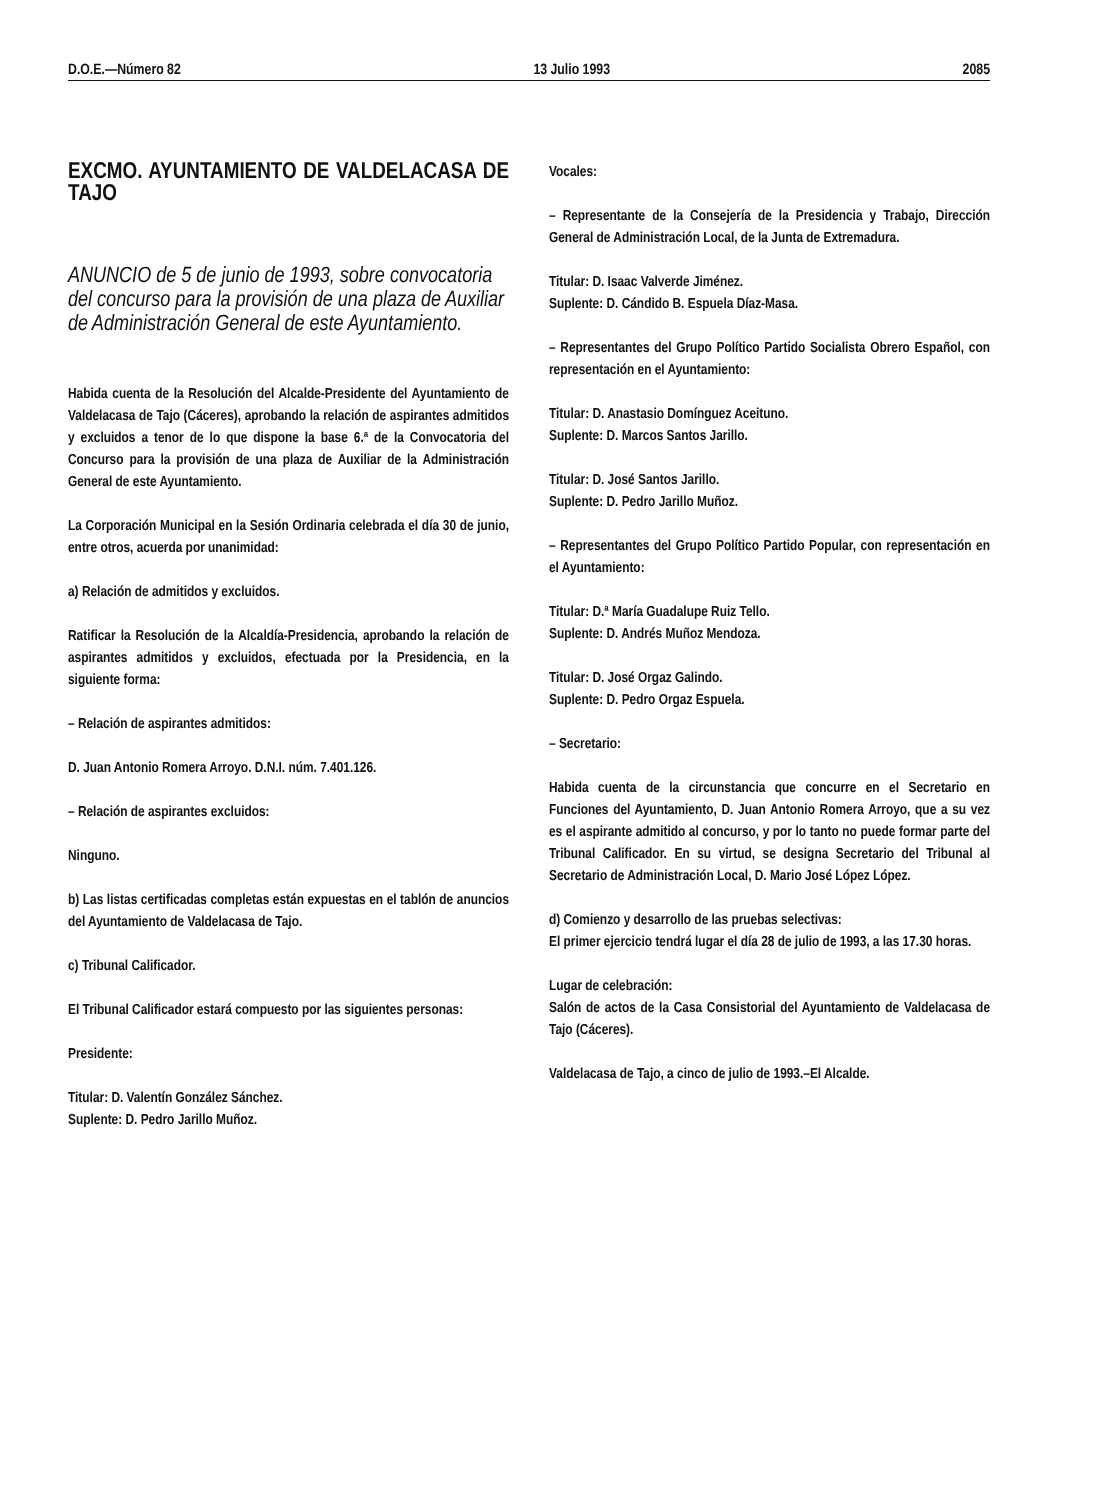D.O.E.—Número 82 13 Julio 1993 2085
EXCMO. AYUNTAMIENTO DE VALDELACASA DE TAJO
ANUNCIO de 5 de junio de 1993, sobre convocatoria del concurso para la provisión de una plaza de Auxiliar de Administración General de este Ayuntamiento.
Habida cuenta de la Resolución del Alcalde-Presidente del Ayuntamiento de Valdelacasa de Tajo (Cáceres), aprobando la relación de aspirantes admitidos y excluidos a tenor de lo que dispone la base 6.ª de la Convocatoria del Concurso para la provisión de una plaza de Auxiliar de la Administración General de este Ayuntamiento.
La Corporación Municipal en la Sesión Ordinaria celebrada el día 30 de junio, entre otros, acuerda por unanimidad:
a) Relación de admitidos y excluidos.
Ratificar la Resolución de la Alcaldía-Presidencia, aprobando la relación de aspirantes admitidos y excluidos, efectuada por la Presidencia, en la siguiente forma:
– Relación de aspirantes admitidos:
D. Juan Antonio Romera Arroyo. D.N.I. núm. 7.401.126.
– Relación de aspirantes excluidos:
Ninguno.
b) Las listas certificadas completas están expuestas en el tablón de anuncios del Ayuntamiento de Valdelacasa de Tajo.
c) Tribunal Calificador.
El Tribunal Calificador estará compuesto por las siguientes personas:
Presidente:
Titular: D. Valentín González Sánchez.
Suplente: D. Pedro Jarillo Muñoz.
Vocales:
– Representante de la Consejería de la Presidencia y Trabajo, Dirección General de Administración Local, de la Junta de Extremadura.
Titular: D. Isaac Valverde Jiménez.
Suplente: D. Cándido B. Espuela Díaz-Masa.
– Representantes del Grupo Político Partido Socialista Obrero Español, con representación en el Ayuntamiento:
Titular: D. Anastasio Domínguez Aceituno.
Suplente: D. Marcos Santos Jarillo.
Titular: D. José Santos Jarillo.
Suplente: D. Pedro Jarillo Muñoz.
– Representantes del Grupo Político Partido Popular, con representación en el Ayuntamiento:
Titular: D.ª María Guadalupe Ruiz Tello.
Suplente: D. Andrés Muñoz Mendoza.
Titular: D. José Orgaz Galindo.
Suplente: D. Pedro Orgaz Espuela.
– Secretario:
Habida cuenta de la circunstancia que concurre en el Secretario en Funciones del Ayuntamiento, D. Juan Antonio Romera Arroyo, que a su vez es el aspirante admitido al concurso, y por lo tanto no puede formar parte del Tribunal Calificador. En su virtud, se designa Secretario del Tribunal al Secretario de Administración Local, D. Mario José López López.
d) Comienzo y desarrollo de las pruebas selectivas:
El primer ejercicio tendrá lugar el día 28 de julio de 1993, a las 17.30 horas.
Lugar de celebración:
Salón de actos de la Casa Consistorial del Ayuntamiento de Valdelacasa de Tajo (Cáceres).
Valdelacasa de Tajo, a cinco de julio de 1993.–El Alcalde.